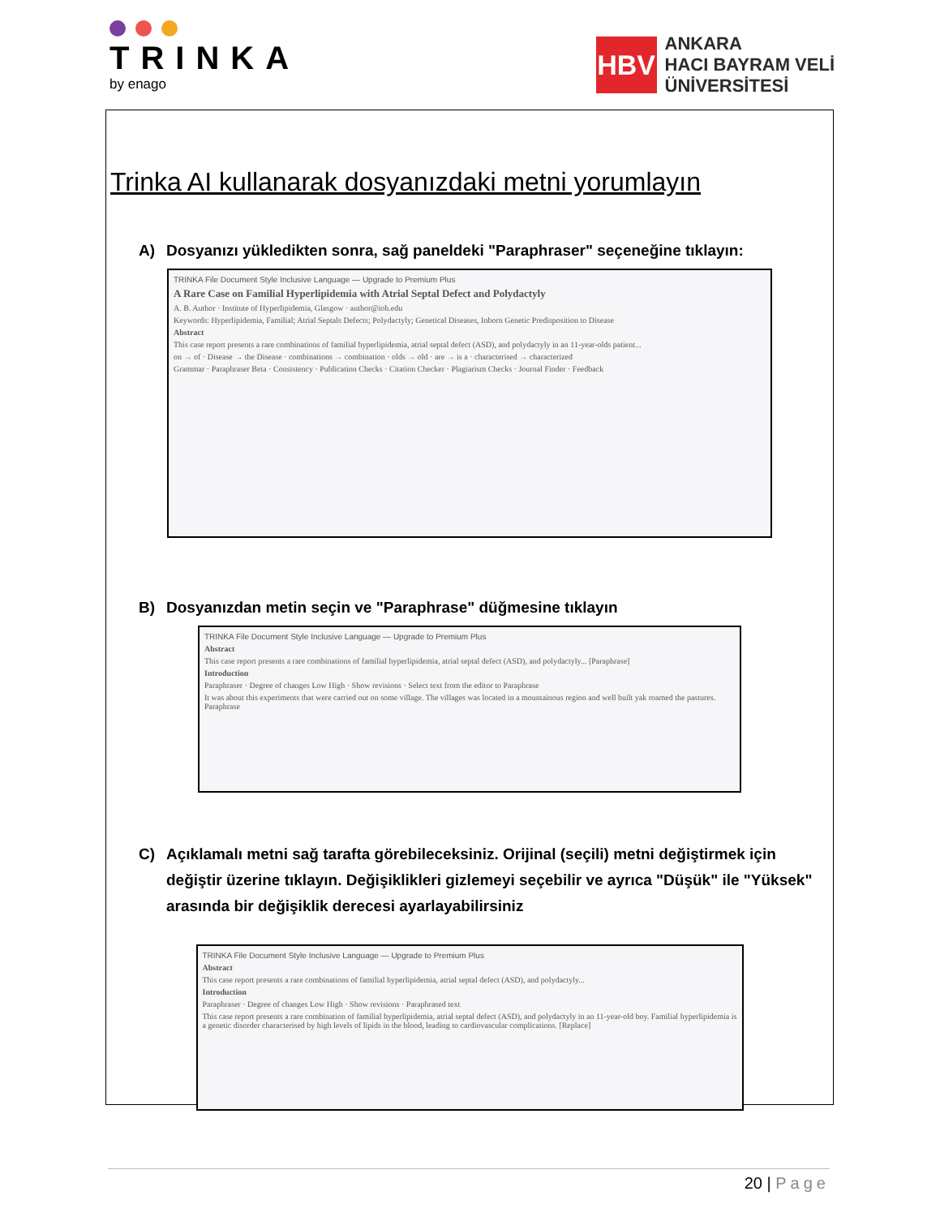TRINKA
by enago
HBV
ANKARA
HACI BAYRAM VELİ
ÜNİVERSİTESİ
Trinka AI kullanarak dosyanızdaki metni yorumlayın
A) Dosyanızı yükledikten sonra, sağ paneldeki "Paraphraser" seçeneğine tıklayın:
TRINKA File Document Style Inclusive Language — Upgrade to Premium Plus
A Rare Case on Familial Hyperlipidemia with Atrial Septal Defect and Polydactyly
A. B. Author · Institute of Hyperlipidemia, Glasgow · author@ioh.edu
Keywords: Hyperlipidemia, Familial; Atrial Septals Defects; Polydactyly; Genetical Diseases, Inborn Genetic Predisposition to Disease
Abstract
This case report presents a rare combinations of familial hyperlipidemia, atrial septal defect (ASD), and polydactyly in an 11-year-olds patient...
on → of · Disease → the Disease · combinations → combination · olds → old · are → is a · characterised → characterized
Grammar · Paraphraser Beta · Consistency · Publication Checks · Citation Checker · Plagiarism Checks · Journal Finder · Feedback
B) Dosyanızdan metin seçin ve "Paraphrase" düğmesine tıklayın
TRINKA File Document Style Inclusive Language — Upgrade to Premium Plus
Abstract
This case report presents a rare combinations of familial hyperlipidemia, atrial septal defect (ASD), and polydactyly... [Paraphrase]
Introduction
Paraphraser · Degree of changes Low High · Show revisions · Select text from the editor to Paraphrase
It was about this experiments that were carried out on some village. The villages was located in a mountainous region and well built yak roamed the pastures. Paraphrase
C) Açıklamalı metni sağ tarafta görebileceksiniz. Orijinal (seçili) metni değiştirmek için değiştir üzerine tıklayın. Değişiklikleri gizlemeyi seçebilir ve ayrıca "Düşük" ile "Yüksek" arasında bir değişiklik derecesi ayarlayabilirsiniz
TRINKA File Document Style Inclusive Language — Upgrade to Premium Plus
Abstract
This case report presents a rare combinations of familial hyperlipidemia, atrial septal defect (ASD), and polydactyly...
Introduction
Paraphraser · Degree of changes Low High · Show revisions · Paraphrased text
This case report presents a rare combination of familial hyperlipidemia, atrial septal defect (ASD), and polydactyly in an 11-year-old boy. Familial hyperlipidemia is a genetic disorder characterised by high levels of lipids in the blood, leading to cardiovascular complications. [Replace]
20 | Page